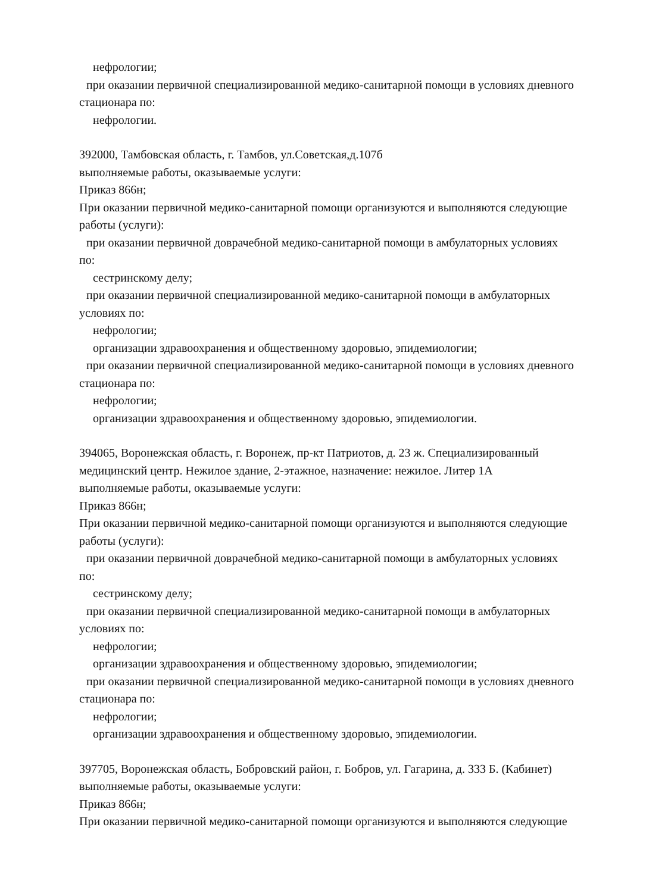нефрологии;
при оказании первичной специализированной медико-санитарной помощи в условиях дневного
стационара по:
нефрологии.
392000, Тамбовская область, г. Тамбов, ул.Советская,д.107б
выполняемые работы, оказываемые услуги:
Приказ 866н;
При оказании первичной медико-санитарной помощи организуются и выполняются следующие
работы (услуги):
при оказании первичной доврачебной медико-санитарной помощи в амбулаторных условиях
по:
сестринскому делу;
при оказании первичной специализированной медико-санитарной помощи в амбулаторных
условиях по:
нефрологии;
организации здравоохранения и общественному здоровью, эпидемиологии;
при оказании первичной специализированной медико-санитарной помощи в условиях дневного
стационара по:
нефрологии;
организации здравоохранения и общественному здоровью, эпидемиологии.
394065, Воронежская область, г. Воронеж, пр-кт Патриотов, д. 23 ж. Специализированный
медицинский центр. Нежилое здание, 2-этажное, назначение: нежилое. Литер 1А
выполняемые работы, оказываемые услуги:
Приказ 866н;
При оказании первичной медико-санитарной помощи организуются и выполняются следующие
работы (услуги):
при оказании первичной доврачебной медико-санитарной помощи в амбулаторных условиях
по:
сестринскому делу;
при оказании первичной специализированной медико-санитарной помощи в амбулаторных
условиях по:
нефрологии;
организации здравоохранения и общественному здоровью, эпидемиологии;
при оказании первичной специализированной медико-санитарной помощи в условиях дневного
стационара по:
нефрологии;
организации здравоохранения и общественному здоровью, эпидемиологии.
397705, Воронежская область, Бобровский район, г. Бобров, ул. Гагарина, д. 333 Б. (Кабинет)
выполняемые работы, оказываемые услуги:
Приказ 866н;
При оказании первичной медико-санитарной помощи организуются и выполняются следующие